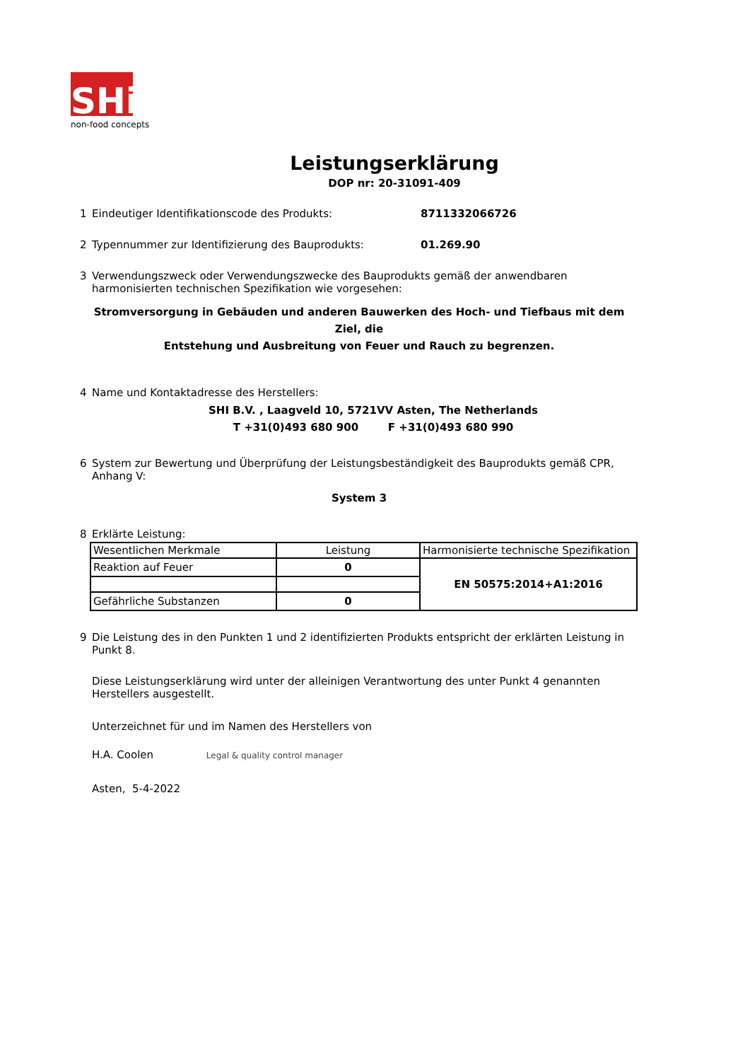SHi
non-food concepts
Leistungserklärung
DOP nr: 20-31091-409
1 Eindeutiger Identifikationscode des Produkts: 8711332066726
2 Typennummer zur Identifizierung des Bauprodukts: 01.269.90
3 Verwendungszweck oder Verwendungszwecke des Bauprodukts gemäß der anwendbaren harmonisierten technischen Spezifikation wie vorgesehen:
Stromversorgung in Gebäuden und anderen Bauwerken des Hoch- und Tiefbaus mit dem Ziel, die
Entstehung und Ausbreitung von Feuer und Rauch zu begrenzen.
4 Name und Kontaktadresse des Herstellers:
SHI B.V. , Laagveld 10, 5721VV Asten, The Netherlands
T +31(0)493 680 900 F +31(0)493 680 990
6 System zur Bewertung und Überprüfung der Leistungsbeständigkeit des Bauprodukts gemäß CPR, Anhang V:
System 3
8 Erklärte Leistung:
| Wesentlichen Merkmale | Leistung | Harmonisierte technische Spezifikation |
| Reaktion auf Feuer | 0 | EN 50575:2014+A1:2016 |
| Gefährliche Substanzen | 0 | |
9 Die Leistung des in den Punkten 1 und 2 identifizierten Produkts entspricht der erklärten Leistung in Punkt 8.
Diese Leistungserklärung wird unter der alleinigen Verantwortung des unter Punkt 4 genannten Herstellers ausgestellt.
Unterzeichnet für und im Namen des Herstellers von
H.A. Coolen Legal & quality control manager
Asten, 5-4-2022